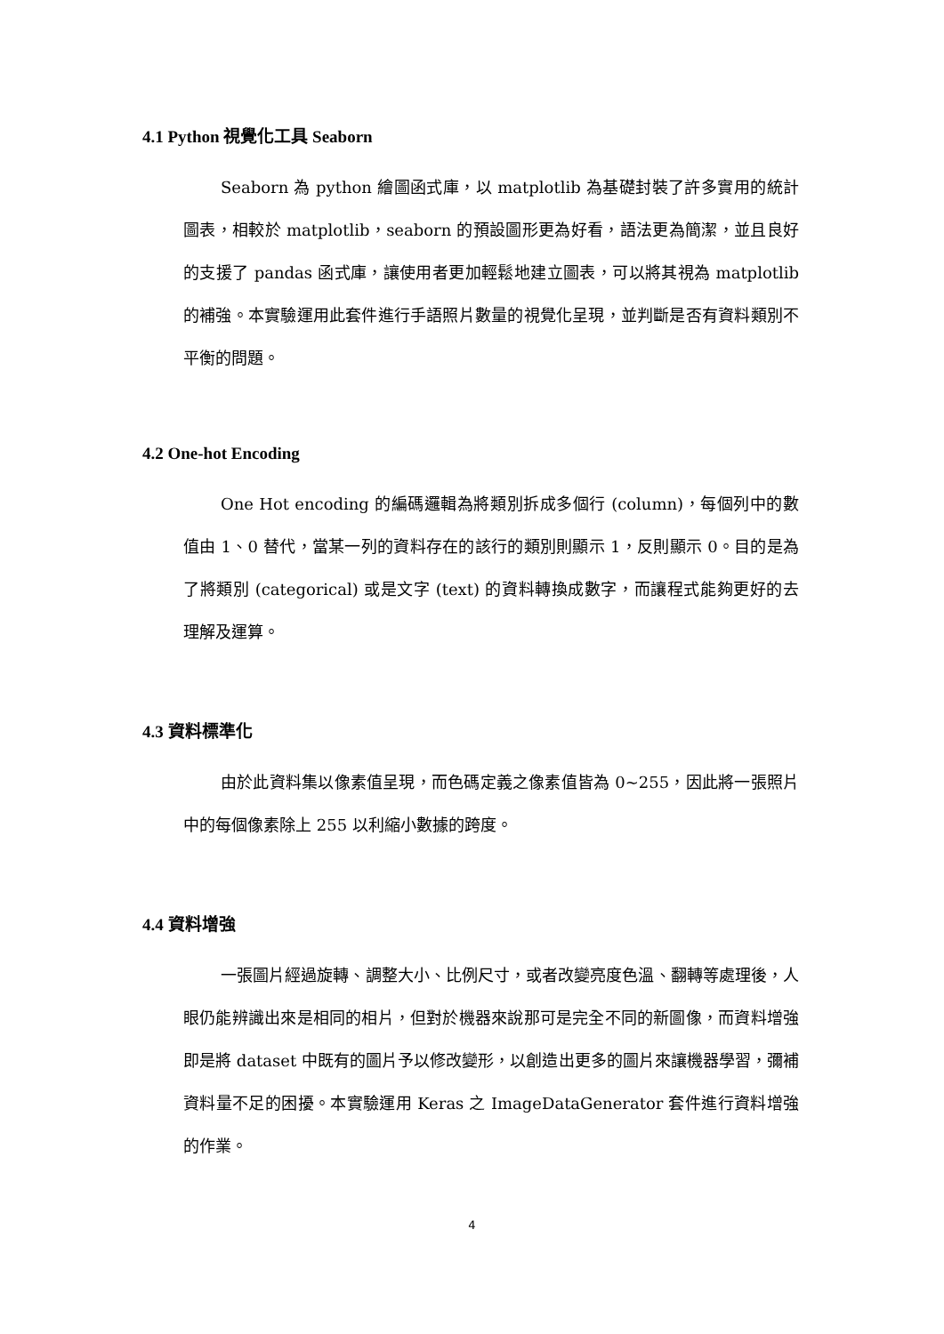4.1 Python 視覺化工具 Seaborn
Seaborn 為 python 繪圖函式庫，以 matplotlib 為基礎封裝了許多實用的統計圖表，相較於 matplotlib，seaborn 的預設圖形更為好看，語法更為簡潔，並且良好的支援了 pandas 函式庫，讓使用者更加輕鬆地建立圖表，可以將其視為 matplotlib 的補強。本實驗運用此套件進行手語照片數量的視覺化呈現，並判斷是否有資料類別不平衡的問題。
4.2 One-hot Encoding
One Hot encoding 的編碼邏輯為將類別拆成多個行 (column)，每個列中的數值由 1、0 替代，當某一列的資料存在的該行的類別則顯示 1，反則顯示 0。目的是為了將類別 (categorical) 或是文字 (text) 的資料轉換成數字，而讓程式能夠更好的去理解及運算。
4.3 資料標準化
由於此資料集以像素值呈現，而色碼定義之像素值皆為 0~255，因此將一張照片中的每個像素除上 255 以利縮小數據的跨度。
4.4 資料增強
一張圖片經過旋轉、調整大小、比例尺寸，或者改變亮度色溫、翻轉等處理後，人眼仍能辨識出來是相同的相片，但對於機器來說那可是完全不同的新圖像，而資料增強即是將 dataset 中既有的圖片予以修改變形，以創造出更多的圖片來讓機器學習，彌補資料量不足的困擾。本實驗運用 Keras 之 ImageDataGenerator 套件進行資料增強的作業。
4